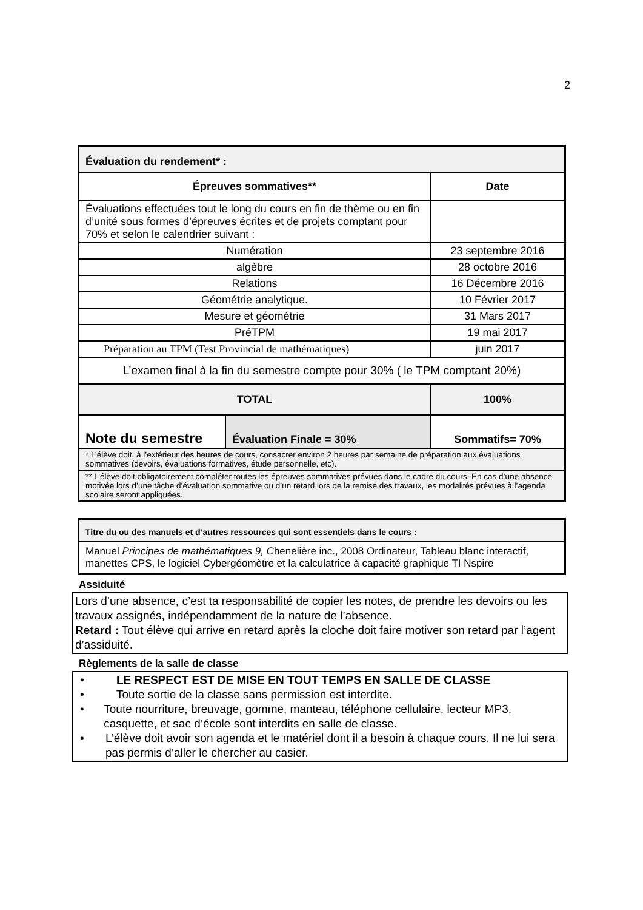2
| Évaluation du rendement* : | | |
| Épreuves sommatives** | | Date |
| Évaluations effectuées tout le long du cours en fin de thème ou en fin d’unité sous formes d’épreuves écrites et de projets comptant pour 70% et selon le calendrier suivant : | | |
| Numération | | 23 septembre 2016 |
| algèbre | | 28 octobre 2016 |
| Relations | | 16 Décembre 2016 |
| Géométrie analytique. | | 10 Février 2017 |
| Mesure et géométrie | | 31 Mars 2017 |
| PréTPM | | 19 mai 2017 |
| Préparation au TPM (Test Provincial de mathématiques) | | juin 2017 |
| L’examen final à la fin du semestre compte pour 30% ( le TPM comptant 20%) | | |
| TOTAL | | 100% |
| Note du semestre | Évaluation Finale = 30% | Sommatifs= 70% |
| * L’élève doit, à l’extérieur des heures de cours, consacrer environ 2 heures par semaine de préparation aux évaluations sommatives (devoirs, évaluations formatives, étude personnelle, etc). | | |
| ** L’élève doit obligatoirement compléter toutes les épreuves sommatives prévues dans le cadre du cours. En cas d’une absence motivée lors d’une tâche d’évaluation sommative ou d’un retard lors de la remise des travaux, les modalités prévues à l’agenda scolaire seront appliquées. | | |
| Titre du ou des manuels et d’autres ressources qui sont essentiels dans le cours : |
| Manuel Principes de mathématiques 9, C henelière inc., 2008 Ordinateur, Tableau blanc interactif, manettes CPS, le logiciel Cybergéomètre et la calculatrice à capacité graphique TI Nspire |
Assiduité
Lors d’une absence, c’est ta responsabilité de copier les notes, de prendre les devoirs ou les travaux assignés, indépendamment de la nature de l’absence.
Retard : Tout élève qui arrive en retard après la cloche doit faire motiver son retard par l’agent d’assiduité.
Règlements de la salle de classe
• LE RESPECT EST DE MISE EN TOUT TEMPS EN SALLE DE CLASSE
• Toute sortie de la classe sans permission est interdite.
• Toute nourriture, breuvage, gomme, manteau, téléphone cellulaire, lecteur MP3, casquette, et sac d’école sont interdits en salle de classe.
• L’élève doit avoir son agenda et le matériel dont il a besoin à chaque cours. Il ne lui sera pas permis d’aller le chercher au casier.